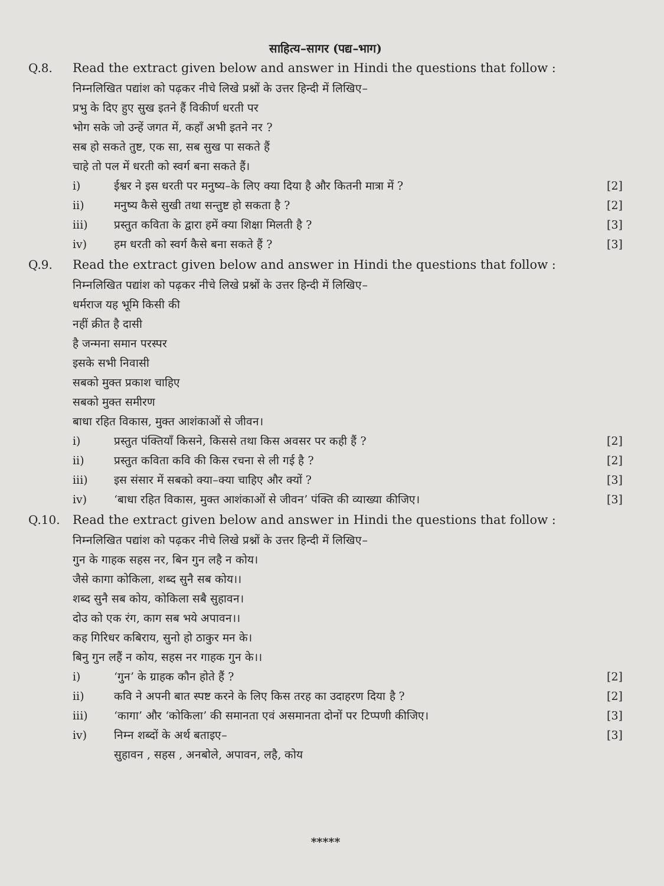साहित्य–सागर (पद्य–भाग)
Q.8. Read the extract given below and answer in Hindi the questions that follow :
निम्नलिखित पद्यांश को पढ़कर नीचे लिखे प्रश्नों के उत्तर हिन्दी में लिखिए–
प्रभु के दिए हुए सुख इतने हैं विकीर्ण धरती पर
भोग सके जो उन्हें जगत में, कहाँ अभी इतने नर ?
सब हो सकते तुष्ट, एक सा, सब सुख पा सकते हैं
चाहे तो पल में धरती को स्वर्ग बना सकते हैं।
i) ईश्वर ने इस धरती पर मनुष्य–के लिए क्या दिया है और कितनी मात्रा में ? [2]
ii) मनुष्य कैसे सुखी तथा सन्तुष्ट हो सकता है ? [2]
iii) प्रस्तुत कविता के द्वारा हमें क्या शिक्षा मिलती है ? [3]
iv) हम धरती को स्वर्ग कैसे बना सकते हैं ? [3]
Q.9. Read the extract given below and answer in Hindi the questions that follow :
निम्नलिखित पद्यांश को पढ़कर नीचे लिखे प्रश्नों के उत्तर हिन्दी में लिखिए–
धर्मराज यह भूमि किसी की
नहीं क्रीत है दासी
है जन्मना समान परस्पर
इसके सभी निवासी
सबको मुक्त प्रकाश चाहिए
सबको मुक्त समीरण
बाधा रहित विकास, मुक्त आशंकाओं से जीवन।
i) प्रस्तुत पंक्तियाँ किसने, किससे तथा किस अवसर पर कही हैं ? [2]
ii) प्रस्तुत कविता कवि की किस रचना से ली गई है ? [2]
iii) इस संसार में सबको क्या–क्या चाहिए और क्यों ? [3]
iv) ‘बाधा रहित विकास, मुक्त आशंकाओं से जीवन’ पंक्ति की व्याख्या कीजिए। [3]
Q.10. Read the extract given below and answer in Hindi the questions that follow :
निम्नलिखित पद्यांश को पढ़कर नीचे लिखे प्रश्नों के उत्तर हिन्दी में लिखिए–
गुन के गाहक सहस नर, बिन गुन लहै न कोय।
जैसे कागा कोकिला, शब्द सुनै सब कोय।।
शब्द सुनै सब कोय, कोकिला सबै सुहावन।
दोउ को एक रंग, काग सब भये अपावन।।
कह गिरिधर कबिराय, सुनो हो ठाकुर मन के।
बिनु गुन लहैं न कोय, सहस नर गाहक गुन के।।
i) ‘गुन’ के ग्राहक कौन होते हैं ? [2]
ii) कवि ने अपनी बात स्पष्ट करने के लिए किस तरह का उदाहरण दिया है ? [2]
iii) ‘कागा’ और ‘कोकिला’ की समानता एवं असमानता दोनों पर टिप्पणी कीजिए। [3]
iv) निम्न शब्दों के अर्थ बताइए–
सुहावन , सहस , अनबोले, अपावन, लहै, कोय [3]
*****